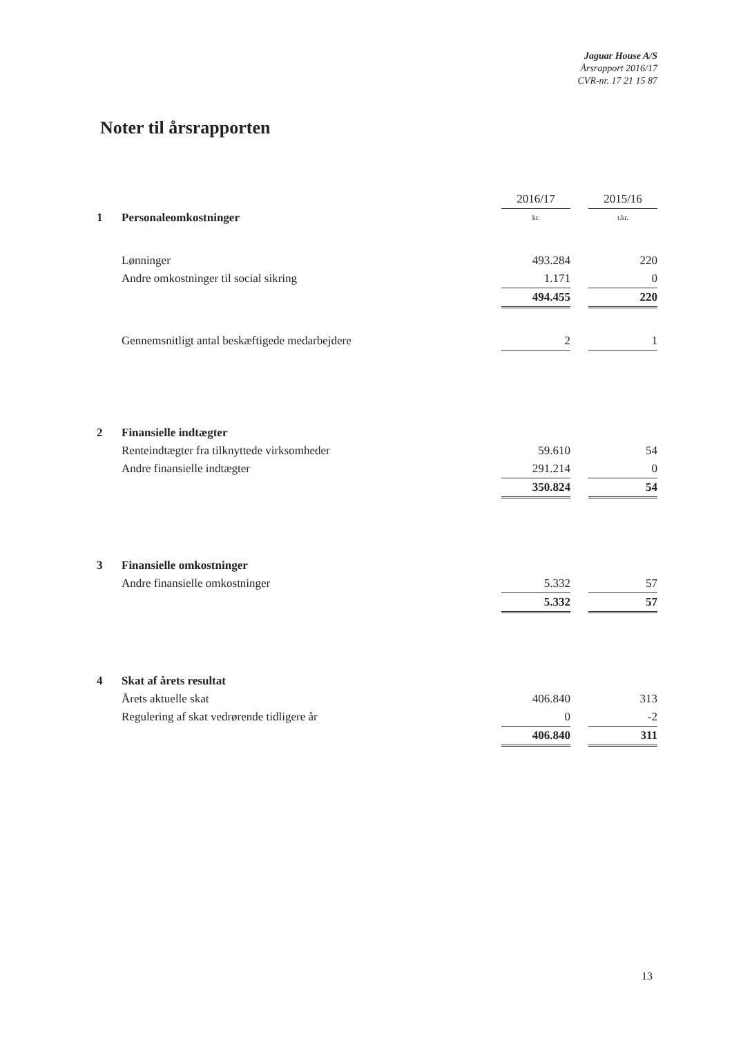Jaguar House A/S
Årsrapport 2016/17
CVR-nr. 17 21 15 87
Noter til årsrapporten
| | | 2016/17 | | 2015/16 |
| 1 | Personaleomkostninger | kr. | | t.kr. |
| | Lønninger | 493.284 | | 220 |
| | Andre omkostninger til social sikring | 1.171 | | 0 |
| | | 494.455 | | 220 |
| | Gennemsnitligt antal beskæftigede medarbejdere | 2 | | 1 |
| 2 | Finansielle indtægter | | | |
| | Renteindtægter fra tilknyttede virksomheder | 59.610 | | 54 |
| | Andre finansielle indtægter | 291.214 | | 0 |
| | | 350.824 | | 54 |
| 3 | Finansielle omkostninger | | | |
| | Andre finansielle omkostninger | 5.332 | | 57 |
| | | 5.332 | | 57 |
| 4 | Skat af årets resultat | | | |
| | Årets aktuelle skat | 406.840 | | 313 |
| | Regulering af skat vedrørende tidligere år | 0 | | -2 |
| | | 406.840 | | 311 |
13